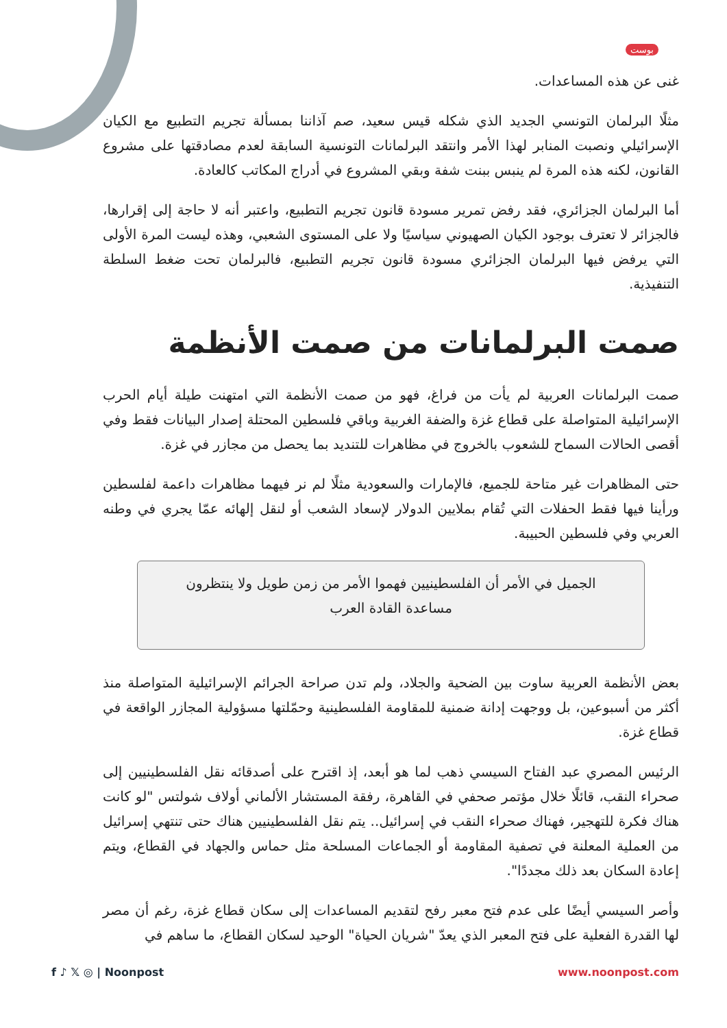بوست
غنى عن هذه المساعدات.
مثلًا البرلمان التونسي الجديد الذي شكله قيس سعيد، صم آذاننا بمسألة تجريم التطبيع مع الكيان الإسرائيلي ونصبت المنابر لهذا الأمر وانتقد البرلمانات التونسية السابقة لعدم مصادقتها على مشروع القانون، لكنه هذه المرة لم ينبس ببنت شفة وبقي المشروع في أدراج المكاتب كالعادة.
أما البرلمان الجزائري، فقد رفض تمرير مسودة قانون تجريم التطبيع، واعتبر أنه لا حاجة إلى إقرارها، فالجزائر لا تعترف بوجود الكيان الصهيوني سياسيًا ولا على المستوى الشعبي، وهذه ليست المرة الأولى التي يرفض فيها البرلمان الجزائري مسودة قانون تجريم التطبيع، فالبرلمان تحت ضغط السلطة التنفيذية.
صمت البرلمانات من صمت الأنظمة
صمت البرلمانات العربية لم يأت من فراغ، فهو من صمت الأنظمة التي امتهنت طيلة أيام الحرب الإسرائيلية المتواصلة على قطاع غزة والضفة الغربية وباقي فلسطين المحتلة إصدار البيانات فقط وفي أقصى الحالات السماح للشعوب بالخروج في مظاهرات للتنديد بما يحصل من مجازر في غزة.
حتى المظاهرات غير متاحة للجميع، فالإمارات والسعودية مثلًا لم نر فيهما مظاهرات داعمة لفلسطين ورأينا فيها فقط الحفلات التي تُقام بملايين الدولار لإسعاد الشعب أو لنقل إلهائه عمّا يجري في وطنه العربي وفي فلسطين الحبيبة.
الجميل في الأمر أن الفلسطينيين فهموا الأمر من زمن طويل ولا ينتظرون مساعدة القادة العرب
بعض الأنظمة العربية ساوت بين الضحية والجلاد، ولم تدن صراحة الجرائم الإسرائيلية المتواصلة منذ أكثر من أسبوعين، بل ووجهت إدانة ضمنية للمقاومة الفلسطينية وحمّلتها مسؤولية المجازر الواقعة في قطاع غزة.
الرئيس المصري عبد الفتاح السيسي ذهب لما هو أبعد، إذ اقترح على أصدقائه نقل الفلسطينيين إلى صحراء النقب، قائلًا خلال مؤتمر صحفي في القاهرة، رفقة المستشار الألماني أولاف شولتس "لو كانت هناك فكرة للتهجير، فهناك صحراء النقب في إسرائيل.. يتم نقل الفلسطينيين هناك حتى تنتهي إسرائيل من العملية المعلنة في تصفية المقاومة أو الجماعات المسلحة مثل حماس والجهاد في القطاع، ويتم إعادة السكان بعد ذلك مجددًا".
وأصر السيسي أيضًا على عدم فتح معبر رفح لتقديم المساعدات إلى سكان قطاع غزة، رغم أن مصر لها القدرة الفعلية على فتح المعبر الذي يعدّ "شريان الحياة" الوحيد لسكان القطاع، ما ساهم في
f ♪ 𝕏 ◎ | Noonpost www.noonpost.com